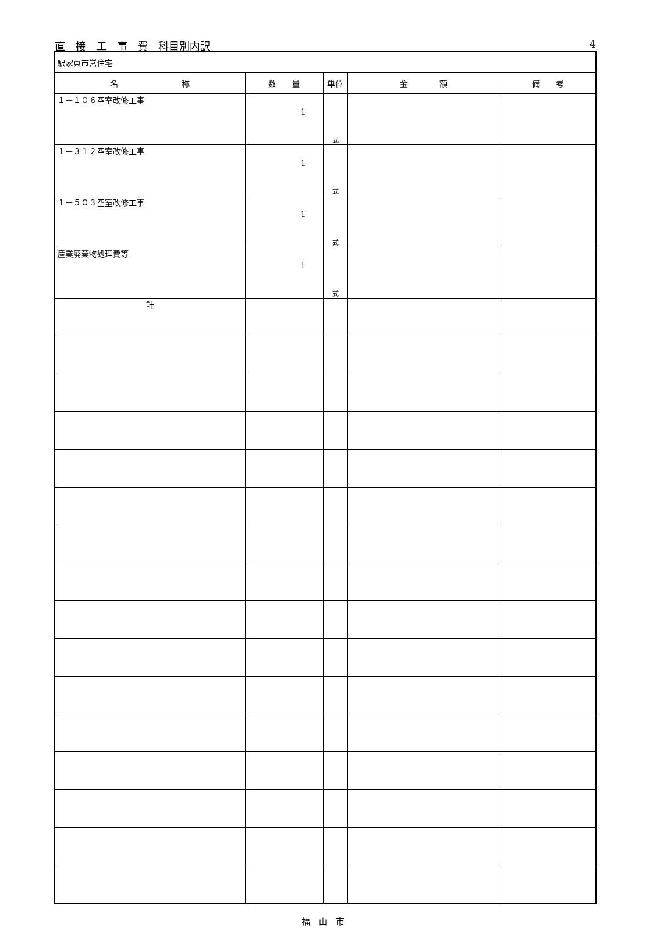直　接　工　事　費　科目別内訳 4
| 駅家東市営住宅 | | | | |
| 名 称 | 数 量 | 単位 | 金 額 | 備 考 |
| １－１０６空室改修工事 | 1 | 式 | | |
| １－３１２空室改修工事 | 1 | 式 | | |
| １－５０３空室改修工事 | 1 | 式 | | |
| 産業廃棄物処理費等 | 1 | 式 | | |
| 計 | | | | |
福　山　市